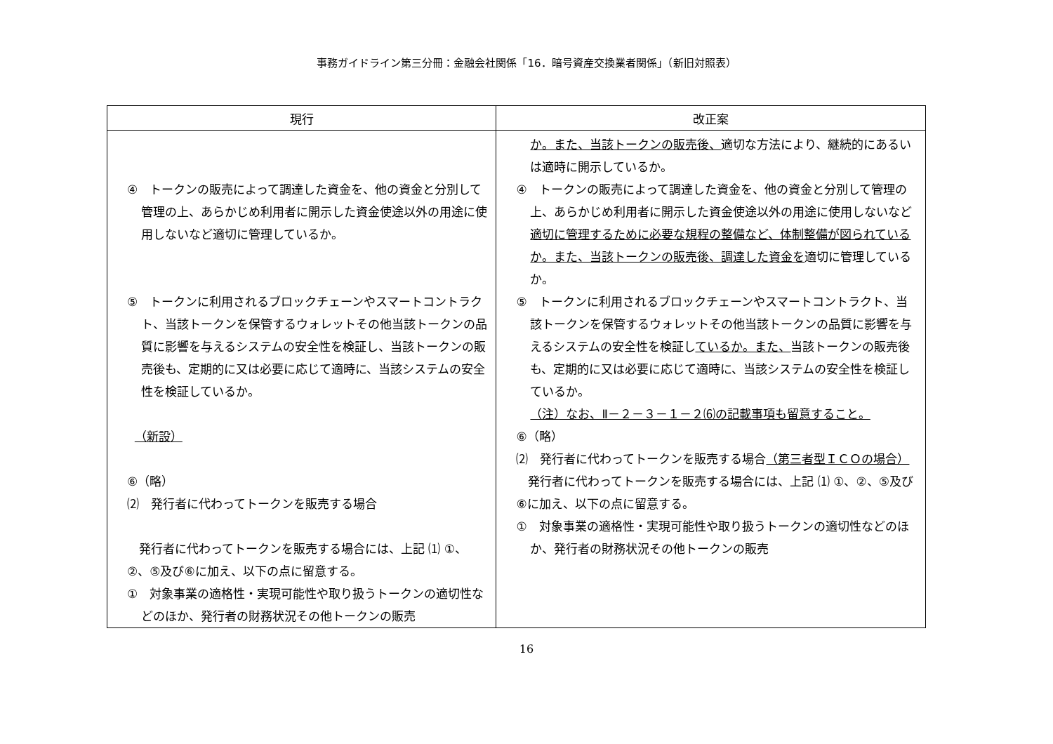事務ガイドライン第三分冊：金融会社関係「16．暗号資産交換業者関係」（新旧対照表）
| 現行 | 改正案 |
| --- | --- |
| ④ トークンの販売によって調達した資金を、他の資金と分別して管理の上、あらかじめ利用者に開示した資金使途以外の用途に使用しないなど適切に管理しているか。 ⑤ トークンに利用されるブロックチェーンやスマートコントラクト、当該トークンを保管するウォレットその他当該トークンの品質に影響を与えるシステムの安全性を検証し、当該トークンの販売後も、定期的に又は必要に応じて適時に、当該システムの安全性を検証しているか。 （新設） ⑥（略） ⑵ 発行者に代わってトークンを販売する場合 発行者に代わってトークンを販売する場合には、上記 ⑴ ①、②、⑤及び⑥に加え、以下の点に留意する。 ① 対象事業の適格性・実現可能性や取り扱うトークンの適切性などのほか、発行者の財務状況その他トークンの販売 | か。また、当該トークンの販売後、 適切な方法により、継続的にあるいは適時に開示しているか。 ④ トークンの販売によって調達した資金を、他の資金と分別して管理の上、あらかじめ利用者に開示した資金使途以外の用途に使用しないなど 適切に管理するために必要な規程の整備など、体制整備が図られているか。また、当該トークンの販売後、調達した資金を 適切に管理しているか。 ⑤ トークンに利用されるブロックチェーンやスマートコントラクト、当該トークンを保管するウォレットその他当該トークンの品質に影響を与えるシステムの安全性を検証し ているか。また、 当該トークンの販売後も、定期的に又は必要に応じて適時に、当該システムの安全性を検証しているか。 （注）なお、Ⅱ－２－３－１－２⑹の記載事項も留意すること。 ⑥（略） ⑵ 発行者に代わってトークンを販売する場合 （第三者型ＩＣＯの場合） 発行者に代わってトークンを販売する場合には、上記 ⑴ ①、②、⑤及び⑥に加え、以下の点に留意する。 ① 対象事業の適格性・実現可能性や取り扱うトークンの適切性などのほか、発行者の財務状況その他トークンの販売 |
16